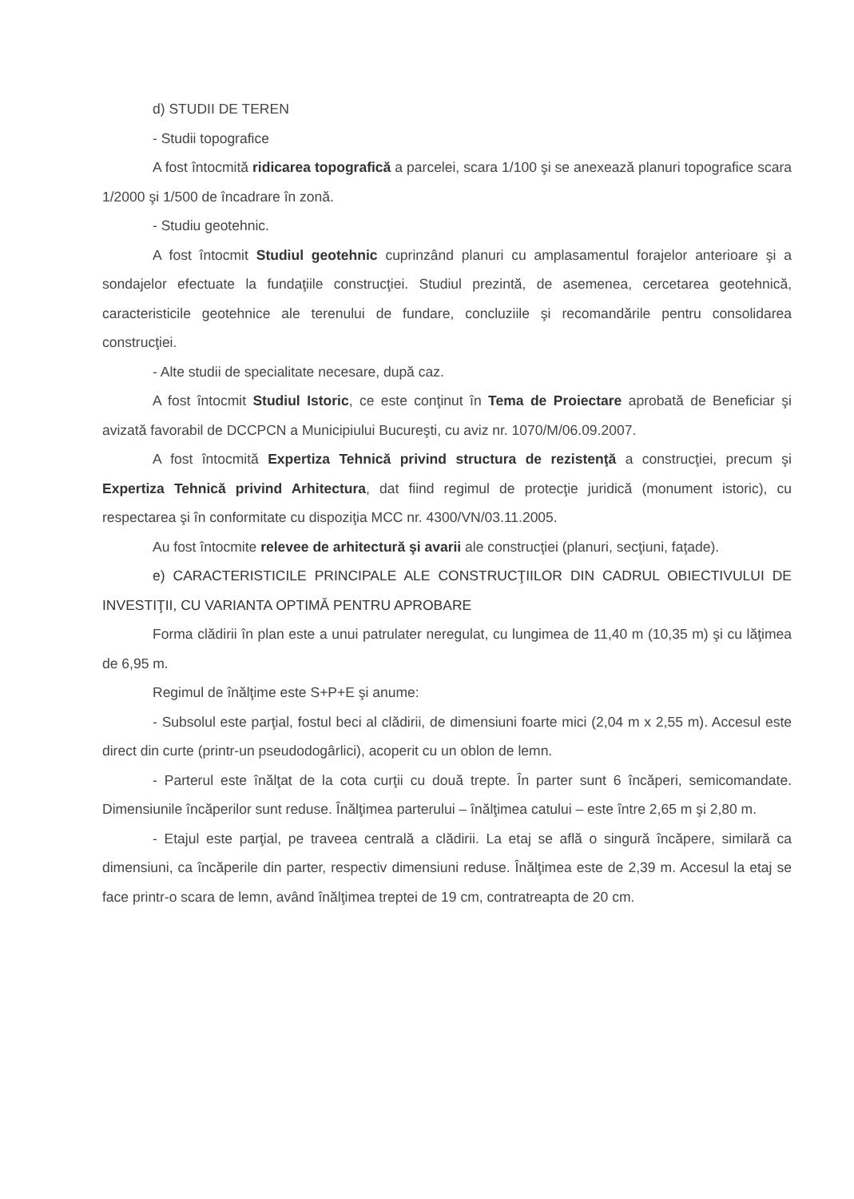d) STUDII DE TEREN
- Studii topografice
A fost întocmită ridicarea topografică a parcelei, scara 1/100 şi se anexează planuri topografice scara 1/2000 şi 1/500 de încadrare în zonă.
- Studiu geotehnic.
A fost întocmit Studiul geotehnic cuprinzând planuri cu amplasamentul forajelor anterioare şi a sondajelor efectuate la fundaţiile construcţiei. Studiul prezintă, de asemenea, cercetarea geotehnică, caracteristicile geotehnice ale terenului de fundare, concluziile şi recomandările pentru consolidarea construcţiei.
- Alte studii de specialitate necesare, după caz.
A fost întocmit Studiul Istoric, ce este conţinut în Tema de Proiectare aprobată de Beneficiar şi avizată favorabil de DCCPCN a Municipiului Bucureşti, cu aviz nr. 1070/M/06.09.2007.
A fost întocmită Expertiza Tehnică privind structura de rezistenţă a construcţiei, precum şi Expertiza Tehnică privind Arhitectura, dat fiind regimul de protecţie juridică (monument istoric), cu respectarea şi în conformitate cu dispoziţia MCC nr. 4300/VN/03.11.2005.
Au fost întocmite relevee de arhitectură şi avarii ale construcţiei (planuri, secţiuni, faţade).
e) CARACTERISTICILE PRINCIPALE ALE CONSTRUCŢIILOR DIN CADRUL OBIECTIVULUI DE INVESTIŢII, CU VARIANTA OPTIMĂ PENTRU APROBARE
Forma clădirii în plan este a unui patrulater neregulat, cu lungimea de 11,40 m (10,35 m) şi cu lăţimea de 6,95 m.
Regimul de înălţime este S+P+E şi anume:
- Subsolul este parţial, fostul beci al clădirii, de dimensiuni foarte mici (2,04 m x 2,55 m). Accesul este direct din curte (printr-un pseudodogârlici), acoperit cu un oblon de lemn.
- Parterul este înălţat de la cota curţii cu două trepte. În parter sunt 6 încăperi, semicomandate. Dimensiunile încăperilor sunt reduse. Înălţimea parterului – înălţimea catului – este între 2,65 m şi 2,80 m.
- Etajul este parţial, pe traveea centrală a clădirii. La etaj se află o singură încăpere, similară ca dimensiuni, ca încăperile din parter, respectiv dimensiuni reduse. Înălţimea este de 2,39 m. Accesul la etaj se face printr-o scara de lemn, având înălţimea treptei de 19 cm, contratreapta de 20 cm.